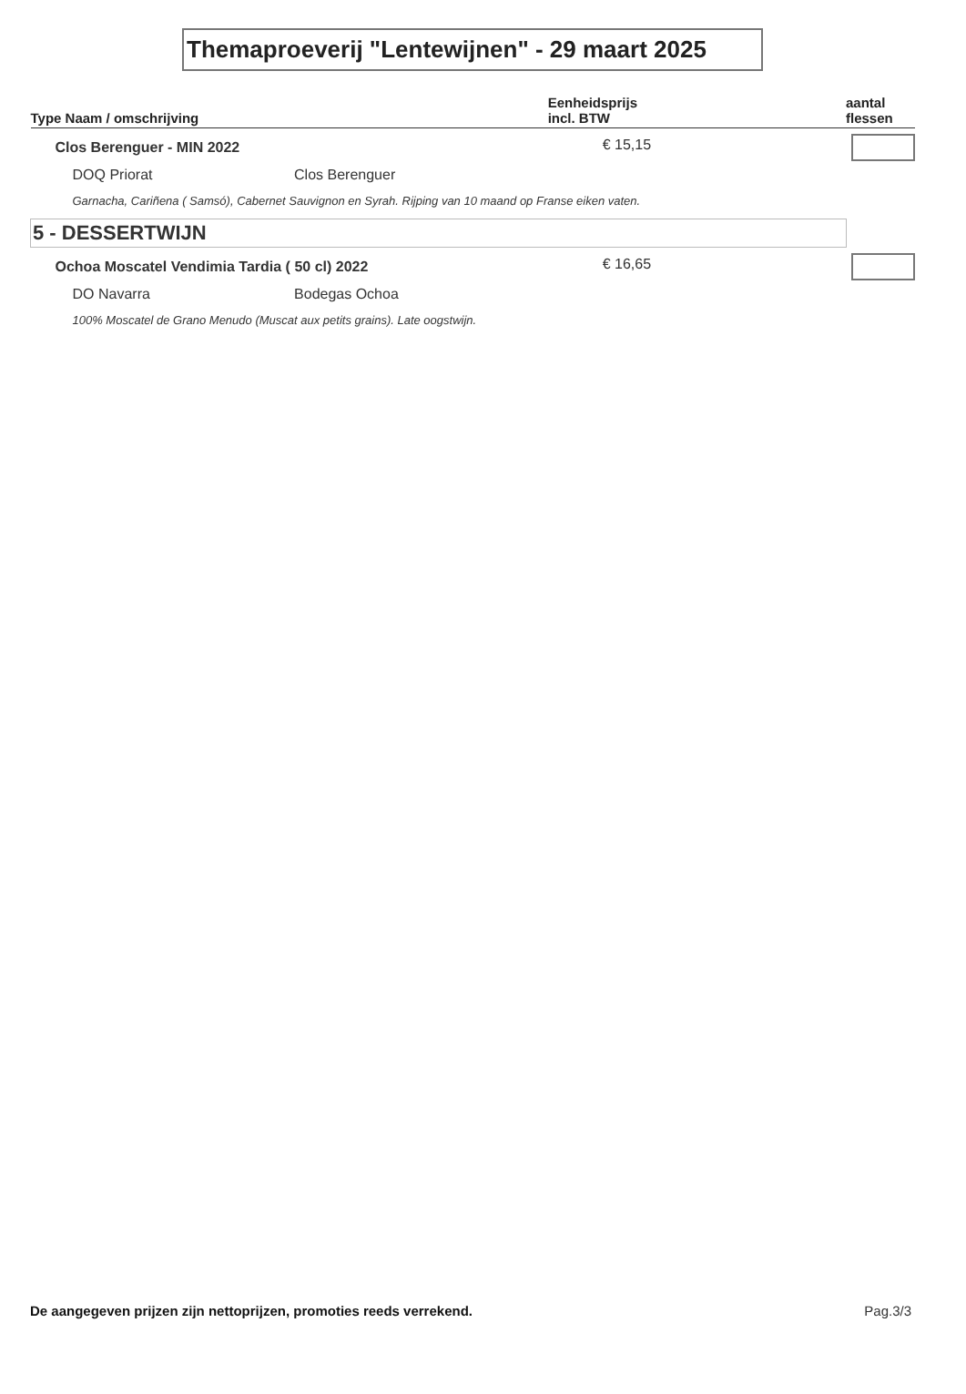Themaproeverij "Lentewijnen" - 29 maart 2025
| Type Naam / omschrijving | | Eenheidsprijs incl. BTW | aantal flessen |
| --- | --- | --- | --- |
| Clos Berenguer - MIN 2022 | | € 15,15 | |
| DOQ Priorat | Clos Berenguer | | |
| Garnacha, Cariñena ( Samsó), Cabernet Sauvignon en Syrah. Rijping van 10 maand op Franse eiken vaten. | | | |
| 5 - DESSERTWIJN | | | |
| Ochoa Moscatel Vendimia Tardia ( 50 cl) 2022 | | € 16,65 | |
| DO Navarra | Bodegas Ochoa | | |
| 100% Moscatel de Grano Menudo (Muscat aux petits grains). Late oogstwijn. | | | |
De aangegeven prijzen zijn nettoprijzen, promoties reeds verrekend. Pag.3/3